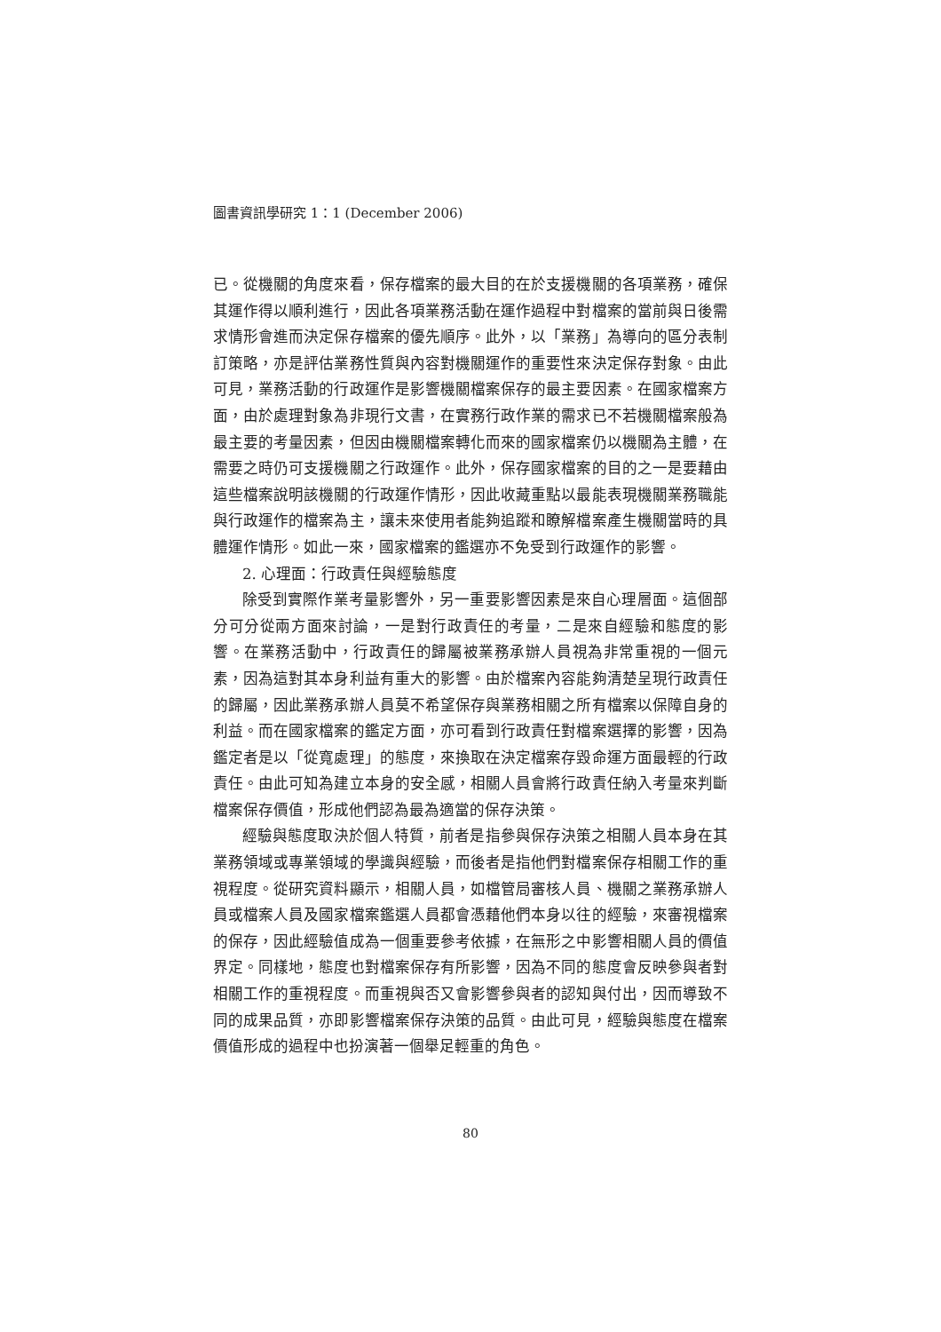圖書資訊學研究 1：1 (December 2006)
已。從機關的角度來看，保存檔案的最大目的在於支援機關的各項業務，確保其運作得以順利進行，因此各項業務活動在運作過程中對檔案的當前與日後需求情形會進而決定保存檔案的優先順序。此外，以「業務」為導向的區分表制訂策略，亦是評估業務性質與內容對機關運作的重要性來決定保存對象。由此可見，業務活動的行政運作是影響機關檔案保存的最主要因素。在國家檔案方面，由於處理對象為非現行文書，在實務行政作業的需求已不若機關檔案般為最主要的考量因素，但因由機關檔案轉化而來的國家檔案仍以機關為主體，在需要之時仍可支援機關之行政運作。此外，保存國家檔案的目的之一是要藉由這些檔案說明該機關的行政運作情形，因此收藏重點以最能表現機關業務職能與行政運作的檔案為主，讓未來使用者能夠追蹤和瞭解檔案產生機關當時的具體運作情形。如此一來，國家檔案的鑑選亦不免受到行政運作的影響。
2. 心理面：行政責任與經驗態度
除受到實際作業考量影響外，另一重要影響因素是來自心理層面。這個部分可分從兩方面來討論，一是對行政責任的考量，二是來自經驗和態度的影響。在業務活動中，行政責任的歸屬被業務承辦人員視為非常重視的一個元素，因為這對其本身利益有重大的影響。由於檔案內容能夠清楚呈現行政責任的歸屬，因此業務承辦人員莫不希望保存與業務相關之所有檔案以保障自身的利益。而在國家檔案的鑑定方面，亦可看到行政責任對檔案選擇的影響，因為鑑定者是以「從寬處理」的態度，來換取在決定檔案存毀命運方面最輕的行政責任。由此可知為建立本身的安全感，相關人員會將行政責任納入考量來判斷檔案保存價值，形成他們認為最為適當的保存決策。
經驗與態度取決於個人特質，前者是指參與保存決策之相關人員本身在其業務領域或專業領域的學識與經驗，而後者是指他們對檔案保存相關工作的重視程度。從研究資料顯示，相關人員，如檔管局審核人員、機關之業務承辦人員或檔案人員及國家檔案鑑選人員都會憑藉他們本身以往的經驗，來審視檔案的保存，因此經驗值成為一個重要參考依據，在無形之中影響相關人員的價值界定。同樣地，態度也對檔案保存有所影響，因為不同的態度會反映參與者對相關工作的重視程度。而重視與否又會影響參與者的認知與付出，因而導致不同的成果品質，亦即影響檔案保存決策的品質。由此可見，經驗與態度在檔案價值形成的過程中也扮演著一個舉足輕重的角色。
80